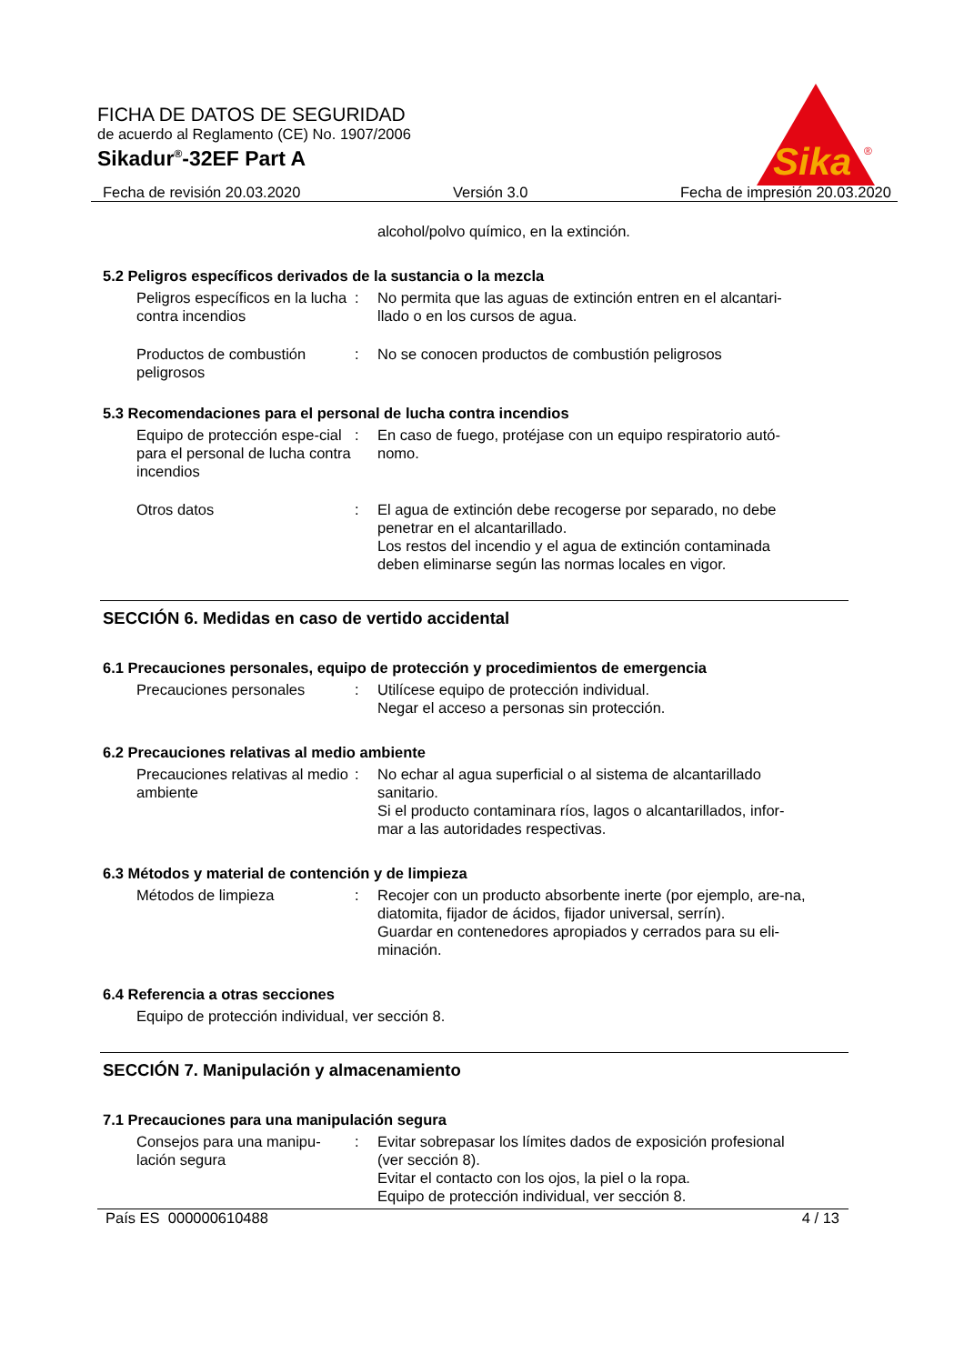FICHA DE DATOS DE SEGURIDAD
de acuerdo al Reglamento (CE) No. 1907/2006
Sikadur<sup>®</sup>-32EF Part A
Sika
®
Fecha de revisión 20.03.2020 Versión 3.0 Fecha de impresión 20.03.2020
alcohol/polvo químico, en la extinción.
5.2 Peligros específicos derivados de la sustancia o la mezcla
Peligros específicos en la lucha contra incendios
: No permita que las aguas de extinción entren en el alcantari-llado o en los cursos de agua.
Productos de combustión peligrosos
: No se conocen productos de combustión peligrosos
5.3 Recomendaciones para el personal de lucha contra incendios
Equipo de protección espe-cial para el personal de lucha contra incendios
: En caso de fuego, protéjase con un equipo respiratorio autó-nomo.
Otros datos : El agua de extinción debe recogerse por separado, no debe penetrar en el alcantarillado.
Los restos del incendio y el agua de extinción contaminada deben eliminarse según las normas locales en vigor.
SECCIÓN 6. Medidas en caso de vertido accidental
6.1 Precauciones personales, equipo de protección y procedimientos de emergencia
Precauciones personales : Utilícese equipo de protección individual.
Negar el acceso a personas sin protección.
6.2 Precauciones relativas al medio ambiente
Precauciones relativas al medio ambiente
: No echar al agua superficial o al sistema de alcantarillado sanitario.
Si el producto contaminara ríos, lagos o alcantarillados, infor-mar a las autoridades respectivas.
6.3 Métodos y material de contención y de limpieza
Métodos de limpieza : Recojer con un producto absorbente inerte (por ejemplo, are-na, diatomita, fijador de ácidos, fijador universal, serrín).
Guardar en contenedores apropiados y cerrados para su eli-minación.
6.4 Referencia a otras secciones
Equipo de protección individual, ver sección 8.
SECCIÓN 7. Manipulación y almacenamiento
7.1 Precauciones para una manipulación segura
Consejos para una manipu-lación segura
: Evitar sobrepasar los límites dados de exposición profesional (ver sección 8).
Evitar el contacto con los ojos, la piel o la ropa.
Equipo de protección individual, ver sección 8.
País ES 000000610488 4 / 13